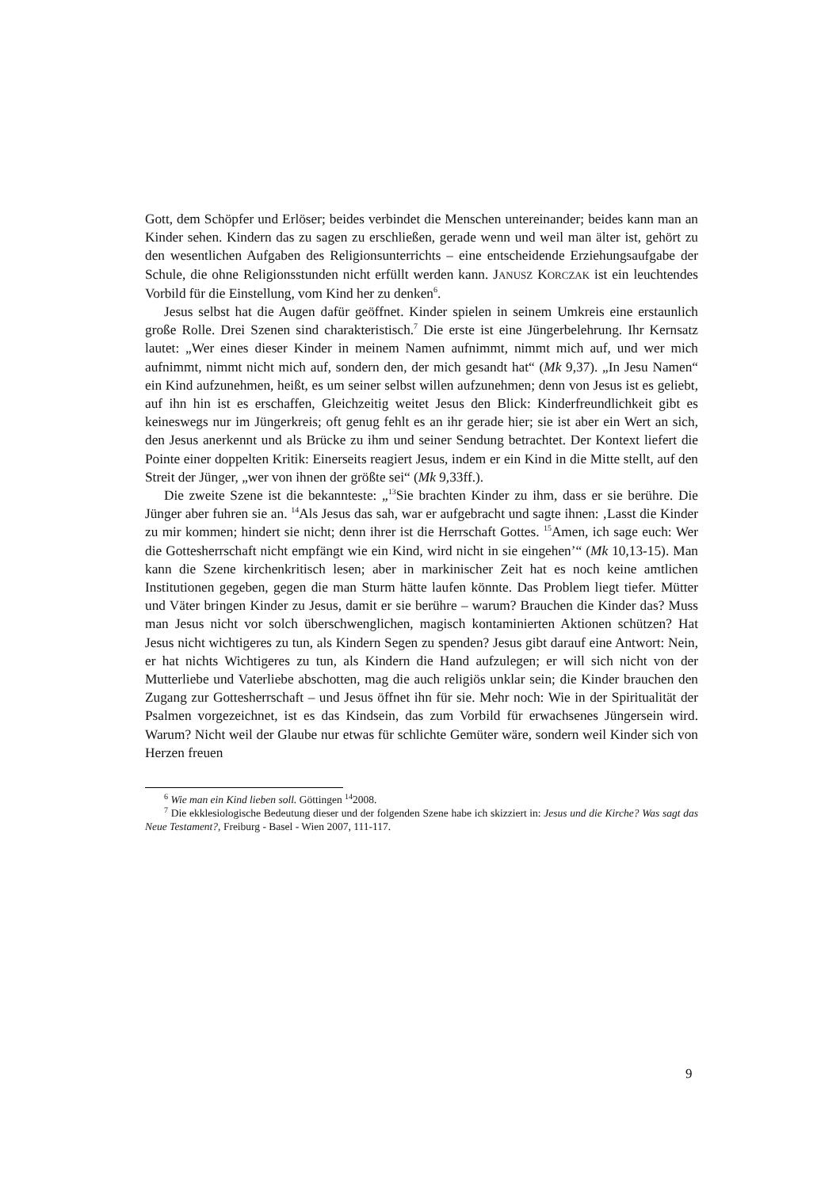Gott, dem Schöpfer und Erlöser; beides verbindet die Menschen untereinander; beides kann man an Kinder sehen. Kindern das zu sagen zu erschließen, gerade wenn und weil man älter ist, gehört zu den wesentlichen Aufgaben des Religionsunterrichts – eine entscheidende Erziehungsaufgabe der Schule, die ohne Religionsstunden nicht erfüllt werden kann. JANUSZ KORCZAK ist ein leuchtendes Vorbild für die Einstellung, vom Kind her zu denken<sup>6</sup>.
Jesus selbst hat die Augen dafür geöffnet. Kinder spielen in seinem Umkreis eine erstaunlich große Rolle. Drei Szenen sind charakteristisch.<sup>7</sup> Die erste ist eine Jüngerbelehrung. Ihr Kernsatz lautet: „Wer eines dieser Kinder in meinem Namen aufnimmt, nimmt mich auf, und wer mich aufnimmt, nimmt nicht mich auf, sondern den, der mich gesandt hat“ (Mk 9,37). „In Jesu Namen“ ein Kind aufzunehmen, heißt, es um seiner selbst willen aufzunehmen; denn von Jesus ist es geliebt, auf ihn hin ist es erschaffen, Gleichzeitig weitet Jesus den Blick: Kinderfreundlichkeit gibt es keineswegs nur im Jüngerkreis; oft genug fehlt es an ihr gerade hier; sie ist aber ein Wert an sich, den Jesus anerkennt und als Brücke zu ihm und seiner Sendung betrachtet. Der Kontext liefert die Pointe einer doppelten Kritik: Einerseits reagiert Jesus, indem er ein Kind in die Mitte stellt, auf den Streit der Jünger, „wer von ihnen der größte sei“ (Mk 9,33ff.).
Die zweite Szene ist die bekannteste: „<sup>13</sup>Sie brachten Kinder zu ihm, dass er sie berühre. Die Jünger aber fuhren sie an. <sup>14</sup>Als Jesus das sah, war er aufgebracht und sagte ihnen: ‚Lasst die Kinder zu mir kommen; hindert sie nicht; denn ihrer ist die Herrschaft Gottes. <sup>15</sup>Amen, ich sage euch: Wer die Gottesherrschaft nicht empfängt wie ein Kind, wird nicht in sie eingehen’“ (Mk 10,13-15). Man kann die Szene kirchenkritisch lesen; aber in markinischer Zeit hat es noch keine amtlichen Institutionen gegeben, gegen die man Sturm hätte laufen könnte. Das Problem liegt tiefer. Mütter und Väter bringen Kinder zu Jesus, damit er sie berühre – warum? Brauchen die Kinder das? Muss man Jesus nicht vor solch überschwenglichen, magisch kontaminierten Aktionen schützen? Hat Jesus nicht wichtigeres zu tun, als Kindern Segen zu spenden? Jesus gibt darauf eine Antwort: Nein, er hat nichts Wichtigeres zu tun, als Kindern die Hand aufzulegen; er will sich nicht von der Mutterliebe und Vaterliebe abschotten, mag die auch religiös unklar sein; die Kinder brauchen den Zugang zur Gottesherrschaft – und Jesus öffnet ihn für sie. Mehr noch: Wie in der Spiritualität der Psalmen vorgezeichnet, ist es das Kindsein, das zum Vorbild für erwachsenes Jüngersein wird. Warum? Nicht weil der Glaube nur etwas für schlichte Gemüter wäre, sondern weil Kinder sich von Herzen freuen
<sup>6</sup> Wie man ein Kind lieben soll. Göttingen <sup>14</sup>2008.
<sup>7</sup> Die ekklesiologische Bedeutung dieser und der folgenden Szene habe ich skizziert in: Jesus und die Kirche? Was sagt das Neue Testament?, Freiburg - Basel - Wien 2007, 111-117.
9